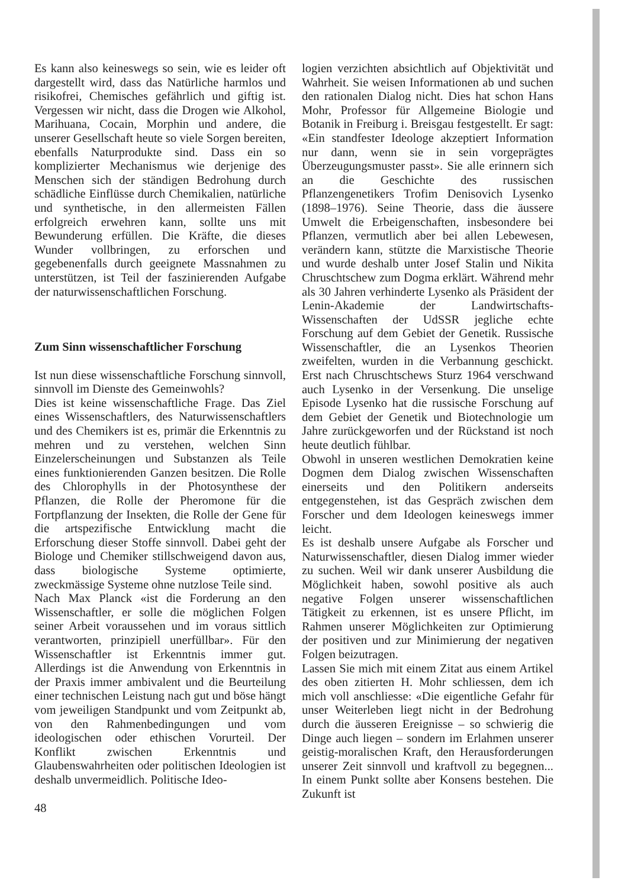Es kann also keineswegs so sein, wie es leider oft dargestellt wird, dass das Natürliche harmlos und risikofrei, Chemisches gefährlich und giftig ist. Vergessen wir nicht, dass die Drogen wie Alkohol, Marihuana, Cocain, Morphin und andere, die unserer Gesellschaft heute so viele Sorgen bereiten, ebenfalls Naturprodukte sind. Dass ein so komplizierter Mechanismus wie derjenige des Menschen sich der ständigen Bedrohung durch schädliche Einflüsse durch Chemikalien, natürliche und synthetische, in den allermeisten Fällen erfolgreich erwehren kann, sollte uns mit Bewunderung erfüllen. Die Kräfte, die dieses Wunder vollbringen, zu erforschen und gegebenenfalls durch geeignete Massnahmen zu unterstützen, ist Teil der faszinierenden Aufgabe der naturwissenschaftlichen Forschung.
Zum Sinn wissenschaftlicher Forschung
Ist nun diese wissenschaftliche Forschung sinnvoll, sinnvoll im Dienste des Gemeinwohls?
Dies ist keine wissenschaftliche Frage. Das Ziel eines Wissenschaftlers, des Naturwissenschaftlers und des Chemikers ist es, primär die Erkenntnis zu mehren und zu verstehen, welchen Sinn Einzelerscheinungen und Substanzen als Teile eines funktionierenden Ganzen besitzen. Die Rolle des Chlorophylls in der Photosynthese der Pflanzen, die Rolle der Pheromone für die Fortpflanzung der Insekten, die Rolle der Gene für die artspezifische Entwicklung macht die Erforschung dieser Stoffe sinnvoll. Dabei geht der Biologe und Chemiker stillschweigend davon aus, dass biologische Systeme optimierte, zweckmässige Systeme ohne nutzlose Teile sind.
Nach Max Planck «ist die Forderung an den Wissenschaftler, er solle die möglichen Folgen seiner Arbeit voraussehen und im voraus sittlich verantworten, prinzipiell unerfüllbar». Für den Wissenschaftler ist Erkenntnis immer gut. Allerdings ist die Anwendung von Erkenntnis in der Praxis immer ambivalent und die Beurteilung einer technischen Leistung nach gut und böse hängt vom jeweiligen Standpunkt und vom Zeitpunkt ab, von den Rahmenbedingungen und vom ideologischen oder ethischen Vorurteil. Der Konflikt zwischen Erkenntnis und Glaubenswahrheiten oder politischen Ideologien ist deshalb unvermeidlich. Politische Ideo-
logien verzichten absichtlich auf Objektivität und Wahrheit. Sie weisen Informationen ab und suchen den rationalen Dialog nicht. Dies hat schon Hans Mohr, Professor für Allgemeine Biologie und Botanik in Freiburg i. Breisgau festgestellt. Er sagt: «Ein standfester Ideologe akzeptiert Information nur dann, wenn sie in sein vorgeprägtes Überzeugungsmuster passt». Sie alle erinnern sich an die Geschichte des russischen Pflanzengenetikers Trofim Denisovich Lysenko (1898–1976). Seine Theorie, dass die äussere Umwelt die Erbeigenschaften, insbesondere bei Pflanzen, vermutlich aber bei allen Lebewesen, verändern kann, stützte die Marxistische Theorie und wurde deshalb unter Josef Stalin und Nikita Chruschtschew zum Dogma erklärt. Während mehr als 30 Jahren verhinderte Lysenko als Präsident der Lenin-Akademie der Landwirtschafts-Wissenschaften der UdSSR jegliche echte Forschung auf dem Gebiet der Genetik. Russische Wissenschaftler, die an Lysenkos Theorien zweifelten, wurden in die Verbannung geschickt. Erst nach Chruschtschews Sturz 1964 verschwand auch Lysenko in der Versenkung. Die unselige Episode Lysenko hat die russische Forschung auf dem Gebiet der Genetik und Biotechnologie um Jahre zurückgeworfen und der Rückstand ist noch heute deutlich fühlbar.
Obwohl in unseren westlichen Demokratien keine Dogmen dem Dialog zwischen Wissenschaften einerseits und den Politikern anderseits entgegenstehen, ist das Gespräch zwischen dem Forscher und dem Ideologen keineswegs immer leicht.
Es ist deshalb unsere Aufgabe als Forscher und Naturwissenschaftler, diesen Dialog immer wieder zu suchen. Weil wir dank unserer Ausbildung die Möglichkeit haben, sowohl positive als auch negative Folgen unserer wissenschaftlichen Tätigkeit zu erkennen, ist es unsere Pflicht, im Rahmen unserer Möglichkeiten zur Optimierung der positiven und zur Minimierung der negativen Folgen beizutragen.
Lassen Sie mich mit einem Zitat aus einem Artikel des oben zitierten H. Mohr schliessen, dem ich mich voll anschliesse: «Die eigentliche Gefahr für unser Weiterleben liegt nicht in der Bedrohung durch die äusseren Ereignisse – so schwierig die Dinge auch liegen – sondern im Erlahmen unserer geistig-moralischen Kraft, den Herausforderungen unserer Zeit sinnvoll und kraftvoll zu begegnen... In einem Punkt sollte aber Konsens bestehen. Die Zukunft ist
48